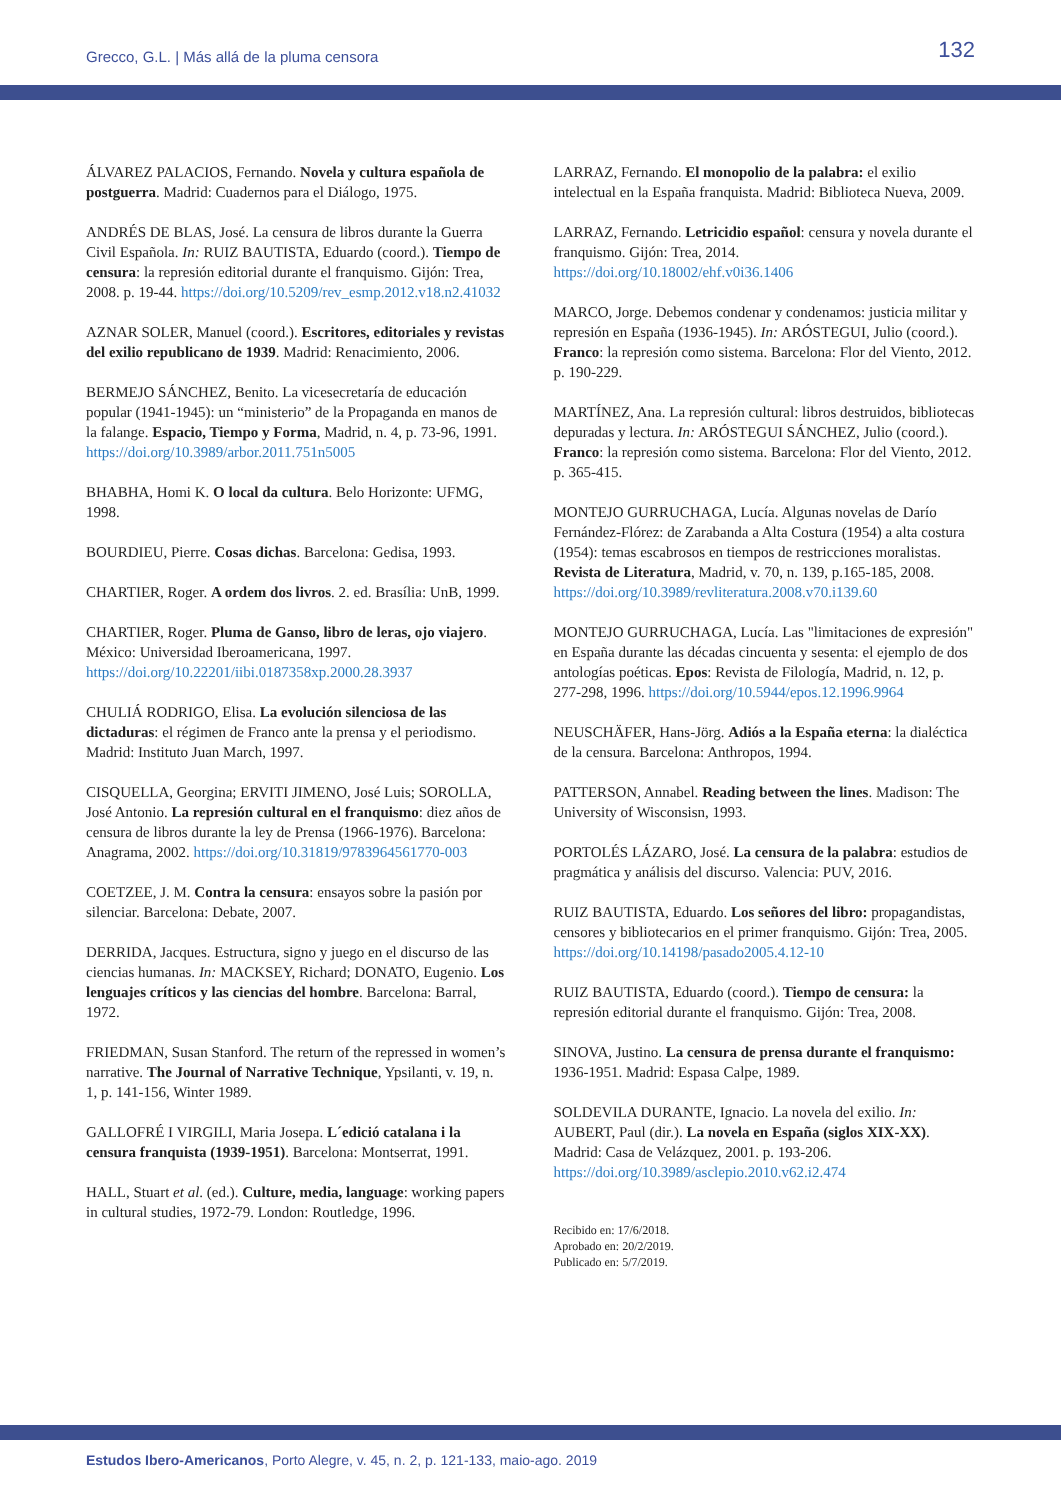Grecco, G.L. | Más allá de la pluma censora
132
ÁLVAREZ PALACIOS, Fernando. Novela y cultura española de postguerra. Madrid: Cuadernos para el Diálogo, 1975.
ANDRÉS DE BLAS, José. La censura de libros durante la Guerra Civil Española. In: RUIZ BAUTISTA, Eduardo (coord.). Tiempo de censura: la represión editorial durante el franquismo. Gijón: Trea, 2008. p. 19-44. https://doi.org/10.5209/rev_esmp.2012.v18.n2.41032
AZNAR SOLER, Manuel (coord.). Escritores, editoriales y revistas del exilio republicano de 1939. Madrid: Renacimiento, 2006.
BERMEJO SÁNCHEZ, Benito. La vicesecretaría de educación popular (1941-1945): un “ministerio” de la Propaganda en manos de la falange. Espacio, Tiempo y Forma, Madrid, n. 4, p. 73-96, 1991. https://doi.org/10.3989/arbor.2011.751n5005
BHABHA, Homi K. O local da cultura. Belo Horizonte: UFMG, 1998.
BOURDIEU, Pierre. Cosas dichas. Barcelona: Gedisa, 1993.
CHARTIER, Roger. A ordem dos livros. 2. ed. Brasília: UnB, 1999.
CHARTIER, Roger. Pluma de Ganso, libro de leras, ojo viajero. México: Universidad Iberoamericana, 1997. https://doi.org/10.22201/iibi.0187358xp.2000.28.3937
CHULIÁ RODRIGO, Elisa. La evolución silenciosa de las dictaduras: el régimen de Franco ante la prensa y el periodismo. Madrid: Instituto Juan March, 1997.
CISQUELLA, Georgina; ERVITI JIMENO, José Luis; SOROLLA, José Antonio. La represión cultural en el franquismo: diez años de censura de libros durante la ley de Prensa (1966-1976). Barcelona: Anagrama, 2002. https://doi.org/10.31819/9783964561770-003
COETZEE, J. M. Contra la censura: ensayos sobre la pasión por silenciar. Barcelona: Debate, 2007.
DERRIDA, Jacques. Estructura, signo y juego en el discurso de las ciencias humanas. In: MACKSEY, Richard; DONATO, Eugenio. Los lenguajes críticos y las ciencias del hombre. Barcelona: Barral, 1972.
FRIEDMAN, Susan Stanford. The return of the repressed in women’s narrative. The Journal of Narrative Technique, Ypsilanti, v. 19, n. 1, p. 141-156, Winter 1989.
GALLOFRÉ I VIRGILI, Maria Josepa. L´edició catalana i la censura franquista (1939-1951). Barcelona: Montserrat, 1991.
HALL, Stuart et al. (ed.). Culture, media, language: working papers in cultural studies, 1972-79. London: Routledge, 1996.
LARRAZ, Fernando. El monopolio de la palabra: el exilio intelectual en la España franquista. Madrid: Biblioteca Nueva, 2009.
LARRAZ, Fernando. Letricidio español: censura y novela durante el franquismo. Gijón: Trea, 2014. https://doi.org/10.18002/ehf.v0i36.1406
MARCO, Jorge. Debemos condenar y condenamos: justicia militar y represión en España (1936-1945). In: ARÓSTEGUI, Julio (coord.). Franco: la represión como sistema. Barcelona: Flor del Viento, 2012. p. 190-229.
MARTÍNEZ, Ana. La represión cultural: libros destruidos, bibliotecas depuradas y lectura. In: ARÓSTEGUI SÁNCHEZ, Julio (coord.). Franco: la represión como sistema. Barcelona: Flor del Viento, 2012. p. 365-415.
MONTEJO GURRUCHAGA, Lucía. Algunas novelas de Darío Fernández-Flórez: de Zarabanda a Alta Costura (1954) a alta costura (1954): temas escabrosos en tiempos de restricciones moralistas. Revista de Literatura, Madrid, v. 70, n. 139, p.165-185, 2008. https://doi.org/10.3989/revliteratura.2008.v70.i139.60
MONTEJO GURRUCHAGA, Lucía. Las "limitaciones de expresión" en España durante las décadas cincuenta y sesenta: el ejemplo de dos antologías poéticas. Epos: Revista de Filología, Madrid, n. 12, p. 277-298, 1996. https://doi.org/10.5944/epos.12.1996.9964
NEUSCHÄFER, Hans-Jörg. Adiós a la España eterna: la dialéctica de la censura. Barcelona: Anthropos, 1994.
PATTERSON, Annabel. Reading between the lines. Madison: The University of Wisconsisn, 1993.
PORTOLÉS LÁZARO, José. La censura de la palabra: estudios de pragmática y análisis del discurso. Valencia: PUV, 2016.
RUIZ BAUTISTA, Eduardo. Los señores del libro: propagandistas, censores y bibliotecarios en el primer franquismo. Gijón: Trea, 2005. https://doi.org/10.14198/pasado2005.4.12-10
RUIZ BAUTISTA, Eduardo (coord.). Tiempo de censura: la represión editorial durante el franquismo. Gijón: Trea, 2008.
SINOVA, Justino. La censura de prensa durante el franquismo: 1936-1951. Madrid: Espasa Calpe, 1989.
SOLDEVILA DURANTE, Ignacio. La novela del exilio. In: AUBERT, Paul (dir.). La novela en España (siglos XIX-XX). Madrid: Casa de Velázquez, 2001. p. 193-206. https://doi.org/10.3989/asclepio.2010.v62.i2.474
Recibido en: 17/6/2018.
Aprobado en: 20/2/2019.
Publicado en: 5/7/2019.
Estudos Ibero-Americanos, Porto Alegre, v. 45, n. 2, p. 121-133, maio-ago. 2019